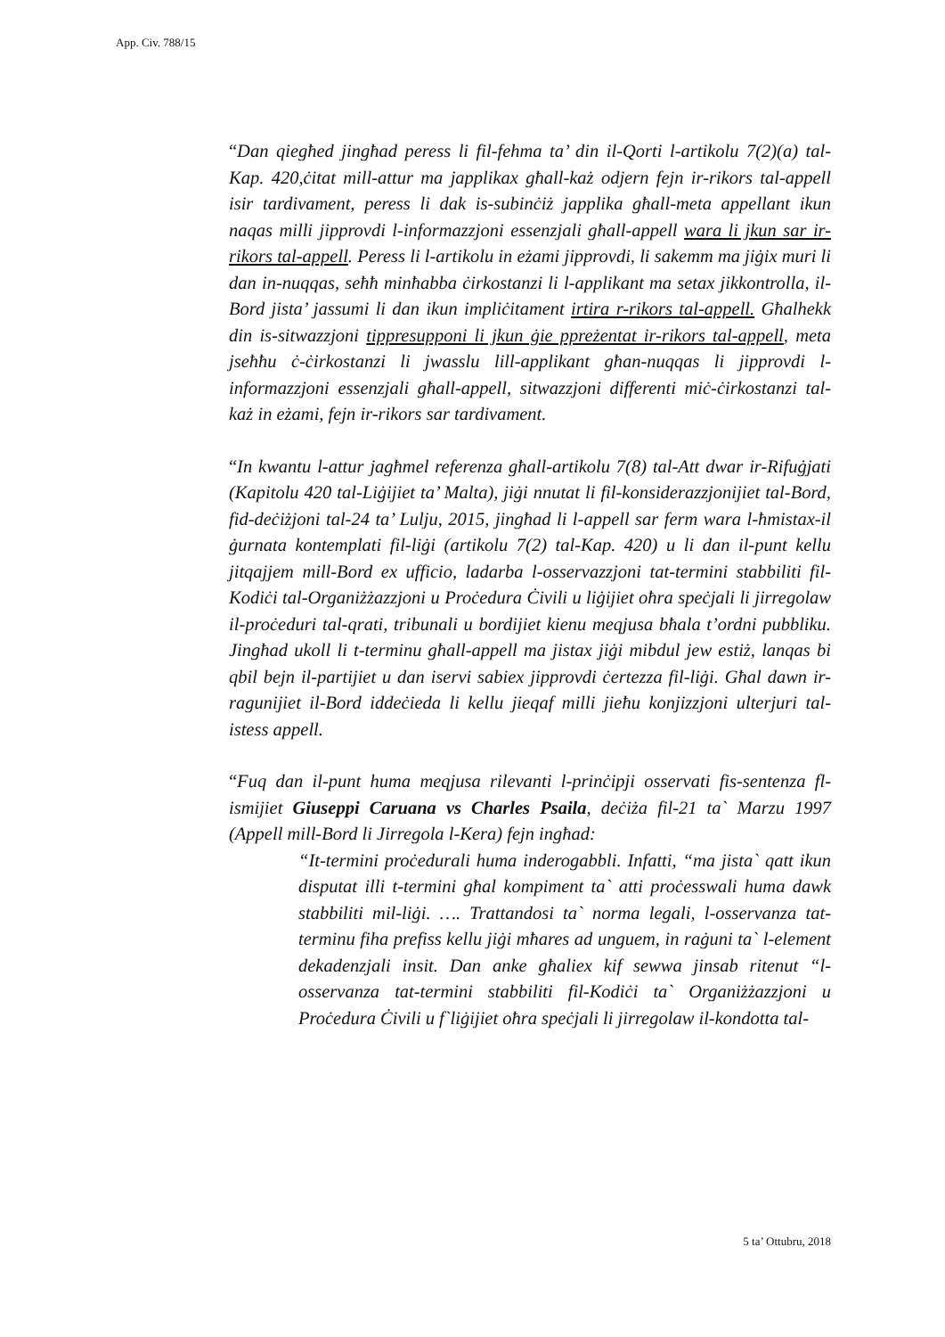App. Civ. 788/15
“Dan qiegħed jingħad peress li fil-fehma ta’ din il-Qorti l-artikolu 7(2)(a) tal-Kap. 420,ċitat mill-attur ma japplikax għall-każ odjern fejn ir-rikors tal-appell isir tardivament, peress li dak is-subinċiż japplika għall-meta appellant ikun naqas milli jipprovdi l-informazzjoni essenzjali għall-appell wara li jkun sar ir-rikors tal-appell. Peress li l-artikolu in eżami jipprovdi, li sakemm ma jiġix muri li dan in-nuqqas, seħħ minħabba ċirkostanzi li l-applikant ma setax jikkontrolla, il-Bord jista’ jassumi li dan ikun impliċitament irtira r-rikors tal-appell. Għalhekk din is-sitwazzjoni tippresupponi li jkun ġie ppreżentat ir-rikors tal-appell, meta jseħħu ċ-ċirkostanzi li jwasslu lill-applikant għan-nuqqas li jipprovdi l-informazzjoni essenzjali għall-appell, sitwazzjoni differenti miċ-ċirkostanzi tal-każ in eżami, fejn ir-rikors sar tardivament.
“In kwantu l-attur jagħmel referenza għall-artikolu 7(8) tal-Att dwar ir-Rifuġjati (Kapitolu 420 tal-Liġijiet ta’ Malta), jiġi nnutat li fil-konsiderazzjonijiet tal-Bord, fid-deċiżjoni tal-24 ta’ Lulju, 2015, jingħad li l-appell sar ferm wara l-ħmistax-il ġurnata kontemplati fil-liġi (artikolu 7(2) tal-Kap. 420) u li dan il-punt kellu jitqajjem mill-Bord ex ufficio, ladarba l-osservazzjoni tat-termini stabbiliti fil-Kodiċi tal-Organiżżazzjoni u Proċedura Ċivili u liġijiet oħra speċjali li jirregolaw il-proċeduri tal-qrati, tribunali u bordijiet kienu meqjusa bħala t’ordni pubbliku. Jingħad ukoll li t-terminu għall-appell ma jistax jiġi mibdul jew estiż, lanqas bi qbil bejn il-partijiet u dan iservi sabiex jipprovdi ċertezza fil-liġi. Għal dawn ir-ragunijiet il-Bord iddeċieda li kellu jieqaf milli jieħu konjizzjoni ulterjuri tal-istess appell.
“Fuq dan il-punt huma meqjusa rilevanti l-prinċipji osservati fis-sentenza fl-ismijiet Giuseppi Caruana vs Charles Psaila, deċiża fil-21 ta` Marzu 1997 (Appell mill-Bord li Jirregola l-Kera) fejn ingħad:
“It-termini proċedurali huma inderogabbli. Infatti, “ma jista` qatt ikun disputat illi t-termini għal kompiment ta` atti proċesswali huma dawk stabbiliti mil-liġi. …. Trattandosi ta` norma legali, l-osservanza tat-terminu fiha prefiss kellu jiġi mħares ad unguem, in raġuni ta` l-element dekadenzjali insit. Dan anke għaliex kif sewwa jinsab ritenut “l-osservanza tat-termini stabbiliti fil-Kodiċi ta` Organiżżazzjoni u Proċedura Ċivili u f`liġijiet oħra speċjali li jirregolaw il-kondotta tal-
5 ta’ Ottubru, 2018